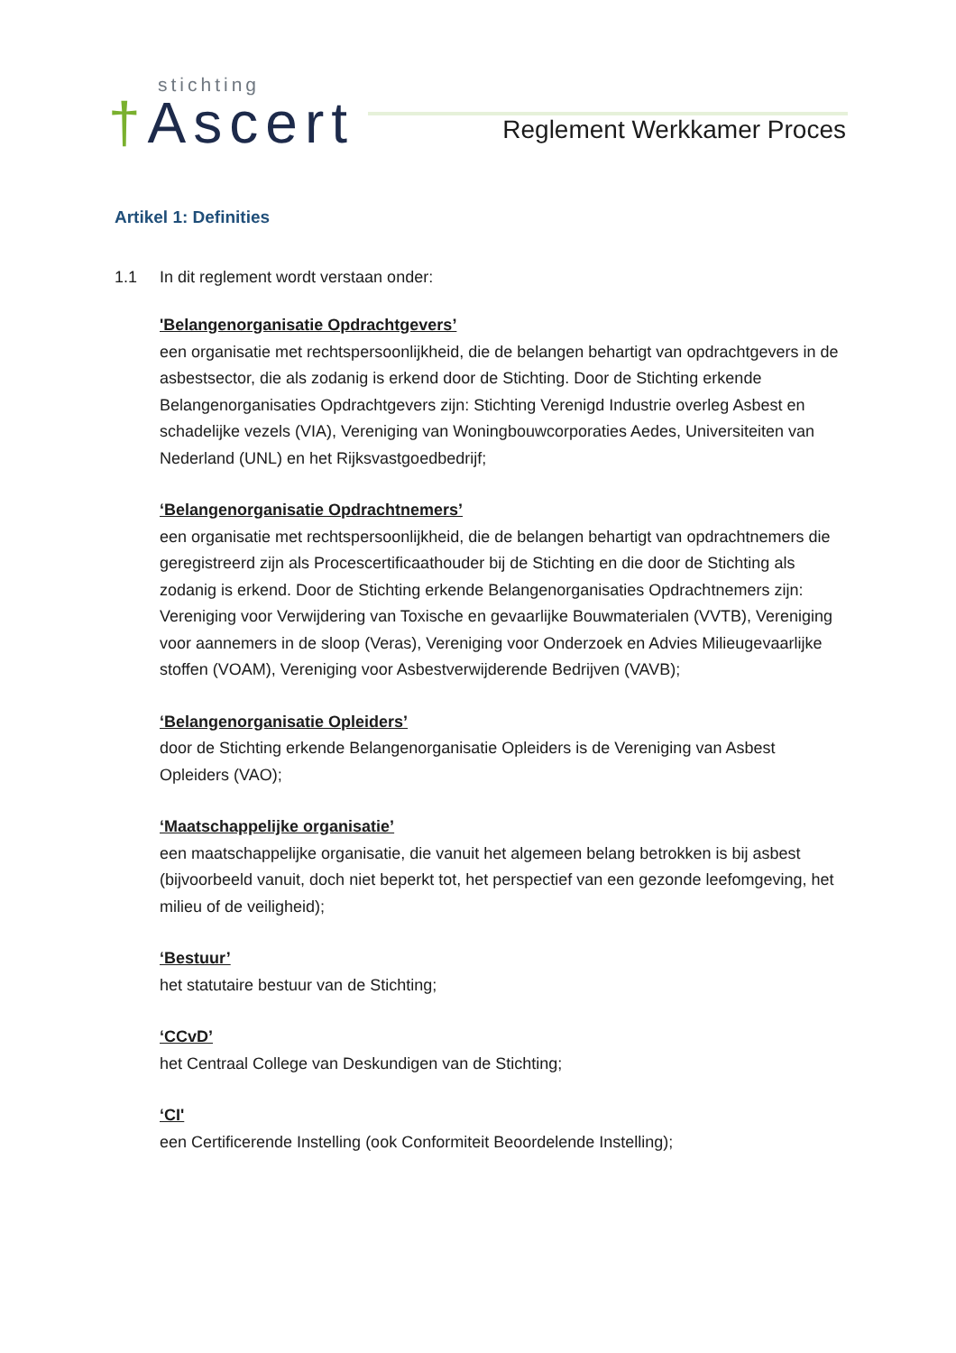stichting
†Ascert
Reglement Werkkamer Proces
Artikel 1: Definities
1.1 In dit reglement wordt verstaan onder:
'Belangenorganisatie Opdrachtgevers’
een organisatie met rechtspersoonlijkheid, die de belangen behartigt van opdrachtgevers in de asbestsector, die als zodanig is erkend door de Stichting. Door de Stichting erkende Belangenorganisaties Opdrachtgevers zijn: Stichting Verenigd Industrie overleg Asbest en schadelijke vezels (VIA), Vereniging van Woningbouwcorporaties Aedes, Universiteiten van Nederland (UNL) en het Rijksvastgoedbedrijf;
‘Belangenorganisatie Opdrachtnemers’
een organisatie met rechtspersoonlijkheid, die de belangen behartigt van opdrachtnemers die geregistreerd zijn als Procescertificaathouder bij de Stichting en die door de Stichting als zodanig is erkend. Door de Stichting erkende Belangenorganisaties Opdrachtnemers zijn: Vereniging voor Verwijdering van Toxische en gevaarlijke Bouwmaterialen (VVTB), Vereniging voor aannemers in de sloop (Veras), Vereniging voor Onderzoek en Advies Milieugevaarlijke stoffen (VOAM), Vereniging voor Asbestverwijderende Bedrijven (VAVB);
‘Belangenorganisatie Opleiders’
door de Stichting erkende Belangenorganisatie Opleiders is de Vereniging van Asbest Opleiders (VAO);
‘Maatschappelijke organisatie’
een maatschappelijke organisatie, die vanuit het algemeen belang betrokken is bij asbest (bijvoorbeeld vanuit, doch niet beperkt tot, het perspectief van een gezonde leefomgeving, het milieu of de veiligheid);
‘Bestuur’
het statutaire bestuur van de Stichting;
‘CCvD’
het Centraal College van Deskundigen van de Stichting;
‘CI'
een Certificerende Instelling (ook Conformiteit Beoordelende Instelling);